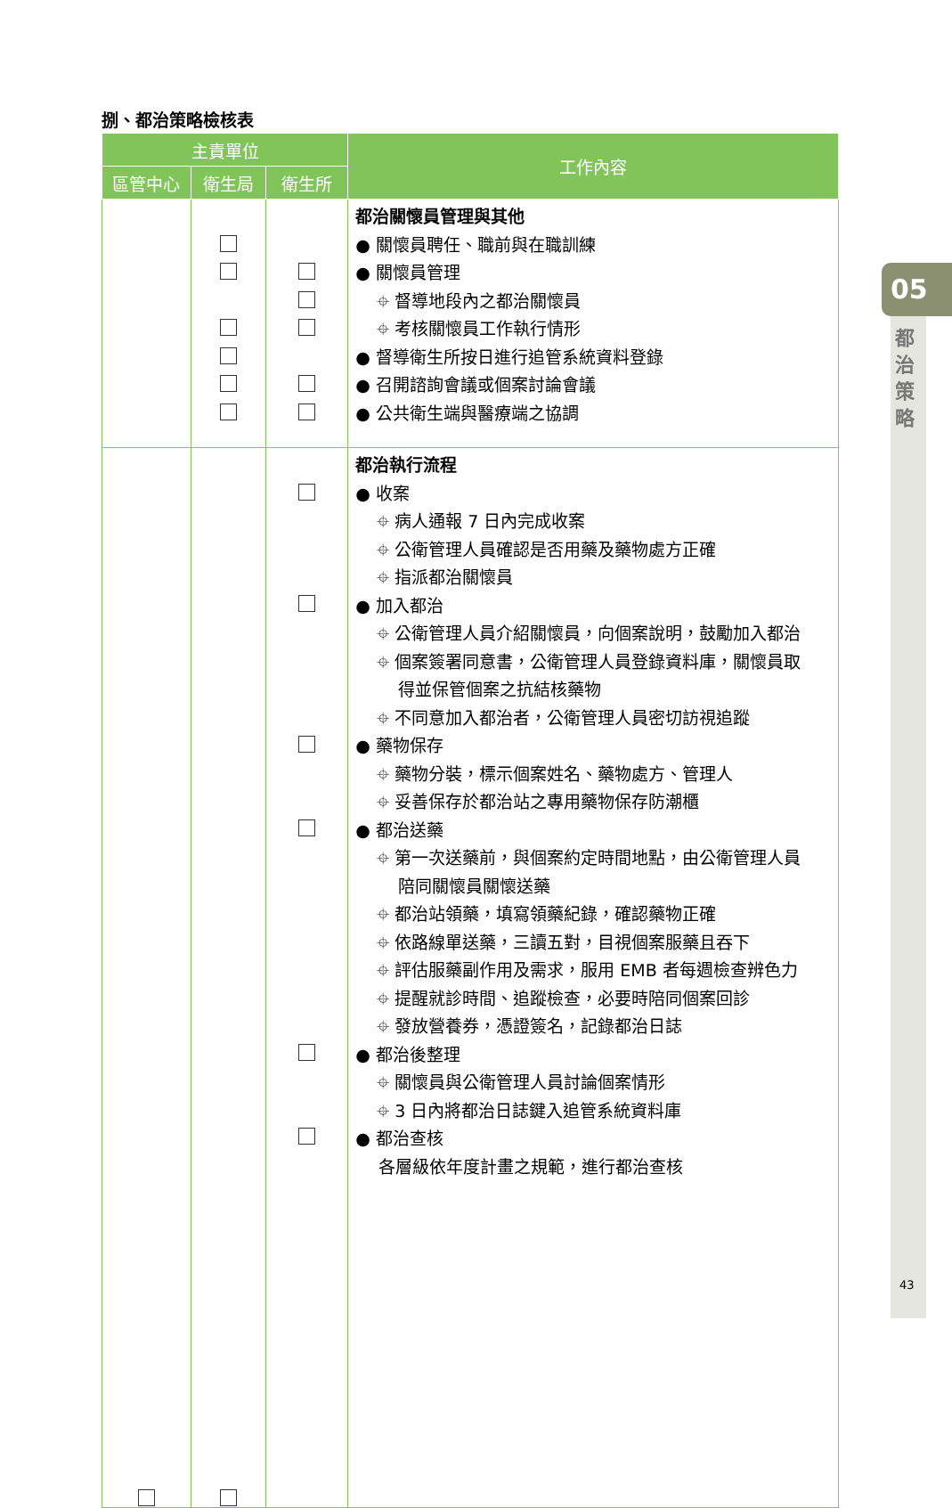捌、都治策略檢核表
| 主責單位 | | | 工作內容 |
| --- | --- | --- | --- |
| 區管中心 | 衛生局 | 衛生所 | |
| | | | 都治關懷員管理與其他 ● 關懷員聘任、職前與在職訓練 ● 關懷員管理 ⌖ 督導地段內之都治關懷員 ⌖ 考核關懷員工作執行情形 ● 督導衛生所按日進行追管系統資料登錄 ● 召開諮詢會議或個案討論會議 ● 公共衛生端與醫療端之協調 |
| | | | 都治執行流程 ● 收案 ⌖ 病人通報 7 日內完成收案 ⌖ 公衛管理人員確認是否用藥及藥物處方正確 ⌖ 指派都治關懷員 ● 加入都治 ⌖ 公衛管理人員介紹關懷員，向個案說明，鼓勵加入都治 ⌖ 個案簽署同意書，公衛管理人員登錄資料庫，關懷員取 得並保管個案之抗結核藥物 ⌖ 不同意加入都治者，公衛管理人員密切訪視追蹤 ● 藥物保存 ⌖ 藥物分裝，標示個案姓名、藥物處方、管理人 ⌖ 妥善保存於都治站之專用藥物保存防潮櫃 ● 都治送藥 ⌖ 第一次送藥前，與個案約定時間地點，由公衛管理人員 陪同關懷員關懷送藥 ⌖ 都治站領藥，填寫領藥紀錄，確認藥物正確 ⌖ 依路線單送藥，三讀五對，目視個案服藥且吞下 ⌖ 評估服藥副作用及需求，服用 EMB 者每週檢查辨色力 ⌖ 提醒就診時間、追蹤檢查，必要時陪同個案回診 ⌖ 發放營養券，憑證簽名，記錄都治日誌 ● 都治後整理 ⌖ 關懷員與公衛管理人員討論個案情形 ⌖ 3 日內將都治日誌鍵入追管系統資料庫 ● 都治查核 各層級依年度計畫之規範，進行都治查核 |
05
都 治 策 略
43